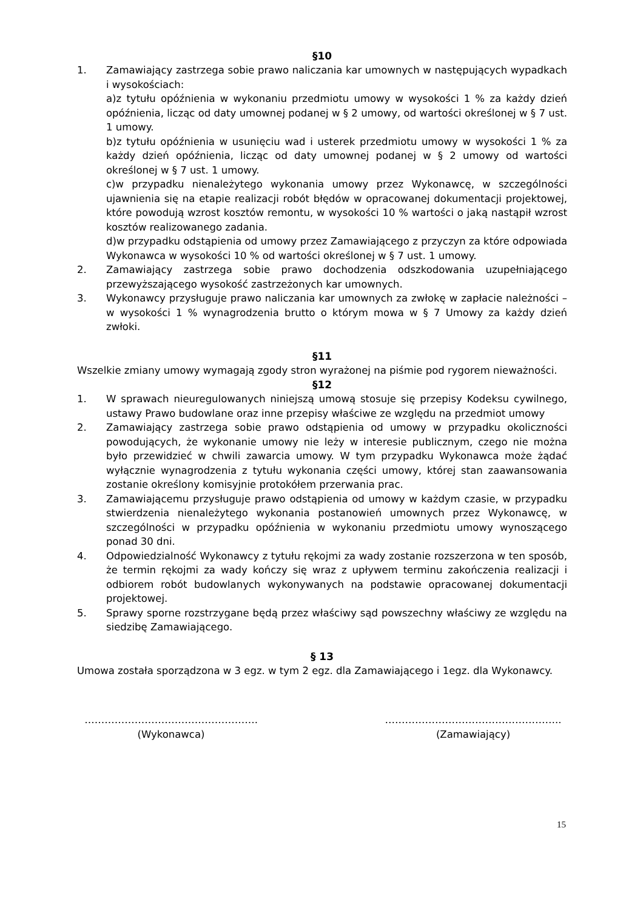§10
1. Zamawiający zastrzega sobie prawo naliczania kar umownych w następujących wypadkach i wysokościach:
a)z tytułu opóźnienia w wykonaniu przedmiotu umowy w wysokości 1 % za każdy dzień opóźnienia, licząc od daty umownej podanej w § 2 umowy, od wartości określonej w § 7 ust. 1 umowy.
b)z tytułu opóźnienia w usunięciu wad i usterek przedmiotu umowy w wysokości 1 % za każdy dzień opóźnienia, licząc od daty umownej podanej w § 2 umowy od wartości określonej w § 7 ust. 1 umowy.
c)w przypadku nienależytego wykonania umowy przez Wykonawcę, w szczególności ujawnienia się na etapie realizacji robót błędów w opracowanej dokumentacji projektowej, które powodują wzrost kosztów remontu, w wysokości 10 % wartości o jaką nastąpił wzrost kosztów realizowanego zadania.
d)w przypadku odstąpienia od umowy przez Zamawiającego z przyczyn za które odpowiada Wykonawca w wysokości 10 % od wartości określonej w § 7 ust. 1 umowy.
2. Zamawiający zastrzega sobie prawo dochodzenia odszkodowania uzupełniającego przewyższającego wysokość zastrzeżonych kar umownych.
3. Wykonawcy przysługuje prawo naliczania kar umownych za zwłokę w zapłacie należności – w wysokości 1 % wynagrodzenia brutto o którym mowa w § 7 Umowy za każdy dzień zwłoki.
§11
Wszelkie zmiany umowy wymagają zgody stron wyrażonej na piśmie pod rygorem nieważności.
§12
1. W sprawach nieuregulowanych niniejszą umową stosuje się przepisy Kodeksu cywilnego, ustawy Prawo budowlane oraz inne przepisy właściwe ze względu na przedmiot umowy
2. Zamawiający zastrzega sobie prawo odstąpienia od umowy w przypadku okoliczności powodujących, że wykonanie umowy nie leży w interesie publicznym, czego nie można było przewidzieć w chwili zawarcia umowy. W tym przypadku Wykonawca może żądać wyłącznie wynagrodzenia z tytułu wykonania części umowy, której stan zaawansowania zostanie określony komisyjnie protokółem przerwania prac.
3. Zamawiającemu przysługuje prawo odstąpienia od umowy w każdym czasie, w przypadku stwierdzenia nienależytego wykonania postanowień umownych przez Wykonawcę, w szczególności w przypadku opóźnienia w wykonaniu przedmiotu umowy wynoszącego ponad 30 dni.
4. Odpowiedzialność Wykonawcy z tytułu rękojmi za wady zostanie rozszerzona w ten sposób, że termin rękojmi za wady kończy się wraz z upływem terminu zakończenia realizacji i odbiorem robót budowlanych wykonywanych na podstawie opracowanej dokumentacji projektowej.
5. Sprawy sporne rozstrzygane będą przez właściwy sąd powszechny właściwy ze względu na siedzibę Zamawiającego.
§ 13
Umowa została sporządzona w 3 egz. w tym 2 egz. dla Zamawiającego i 1egz. dla Wykonawcy.
…………………………………………….
(Wykonawca)
……………………………………………..
(Zamawiający)
15